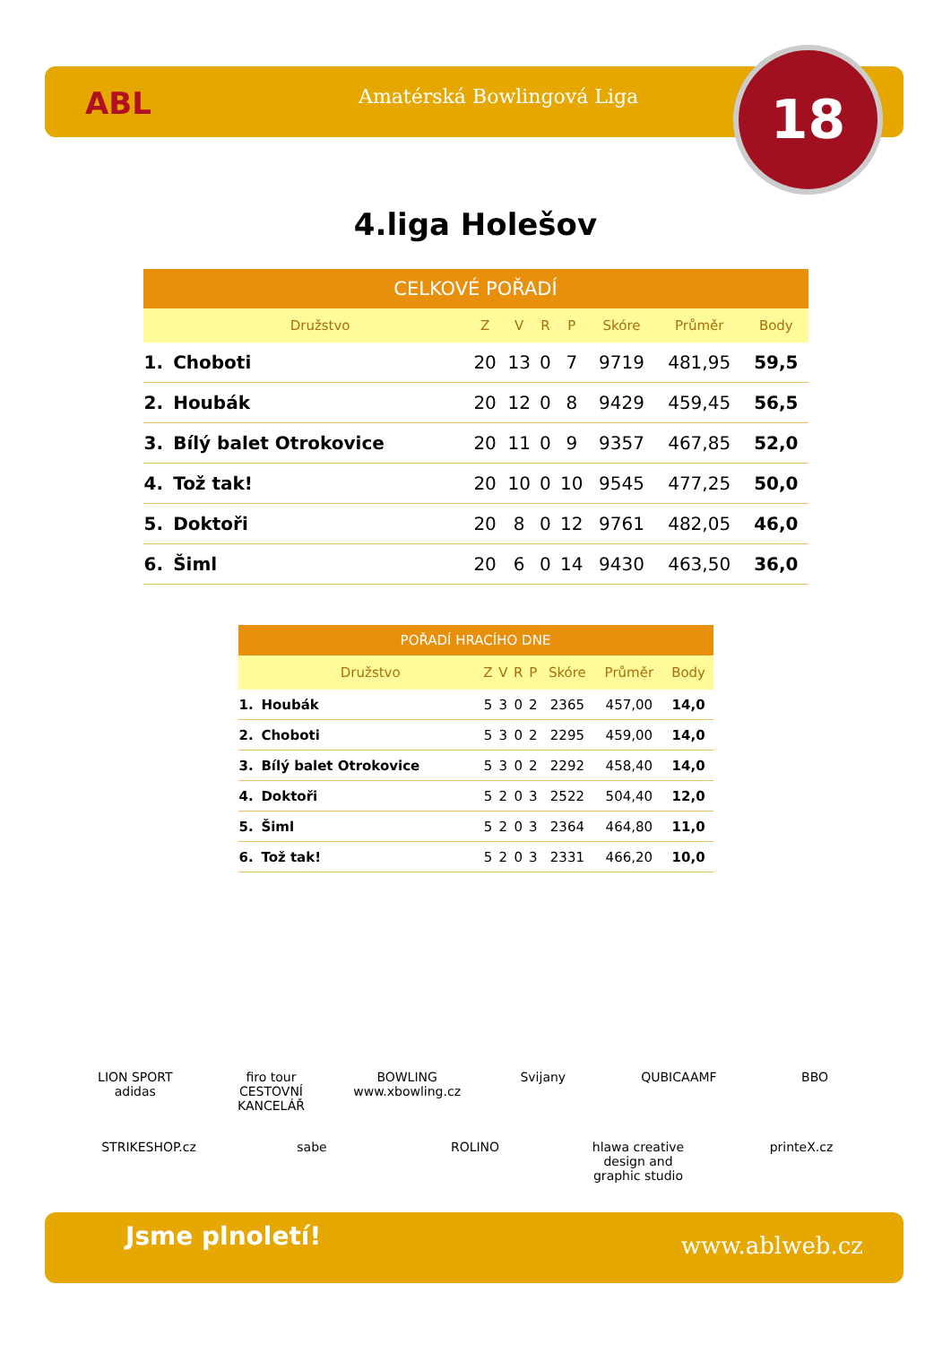ABL Amatérská Bowlingová Liga 18
4.liga Holešov
| CELKOVÉ POŘADÍ | | | | | | | | |
| --- | --- | --- | --- | --- | --- | --- | --- | --- |
| | Družstvo | Z | V | R | P | Skóre | Průměr | Body |
| 1. | Choboti | 20 | 13 | 0 | 7 | 9719 | 481,95 | 59,5 |
| 2. | Houbák | 20 | 12 | 0 | 8 | 9429 | 459,45 | 56,5 |
| 3. | Bílý balet Otrokovice | 20 | 11 | 0 | 9 | 9357 | 467,85 | 52,0 |
| 4. | Tož tak! | 20 | 10 | 0 | 10 | 9545 | 477,25 | 50,0 |
| 5. | Doktoři | 20 | 8 | 0 | 12 | 9761 | 482,05 | 46,0 |
| 6. | Šiml | 20 | 6 | 0 | 14 | 9430 | 463,50 | 36,0 |
| POŘADÍ HRACÍHO DNE | | | | | | | | |
| --- | --- | --- | --- | --- | --- | --- | --- | --- |
| | Družstvo | Z | V | R | P | Skóre | Průměr | Body |
| 1. | Houbák | 5 | 3 | 0 | 2 | 2365 | 457,00 | 14,0 |
| 2. | Choboti | 5 | 3 | 0 | 2 | 2295 | 459,00 | 14,0 |
| 3. | Bílý balet Otrokovice | 5 | 3 | 0 | 2 | 2292 | 458,40 | 14,0 |
| 4. | Doktoři | 5 | 2 | 0 | 3 | 2522 | 504,40 | 12,0 |
| 5. | Šiml | 5 | 2 | 0 | 3 | 2364 | 464,80 | 11,0 |
| 6. | Tož tak! | 5 | 2 | 0 | 3 | 2331 | 466,20 | 10,0 |
LION SPORT adidas firo tour CESTOVNÍ KANCELÁŘ BOWLING www.xbowling.cz Svijany QUBICAAMF BBO STRIKESHOP.cz sabe ROLINO hlawa creative design and graphic studio printeX.cz
Jsme plnoletí! www.ablweb.cz